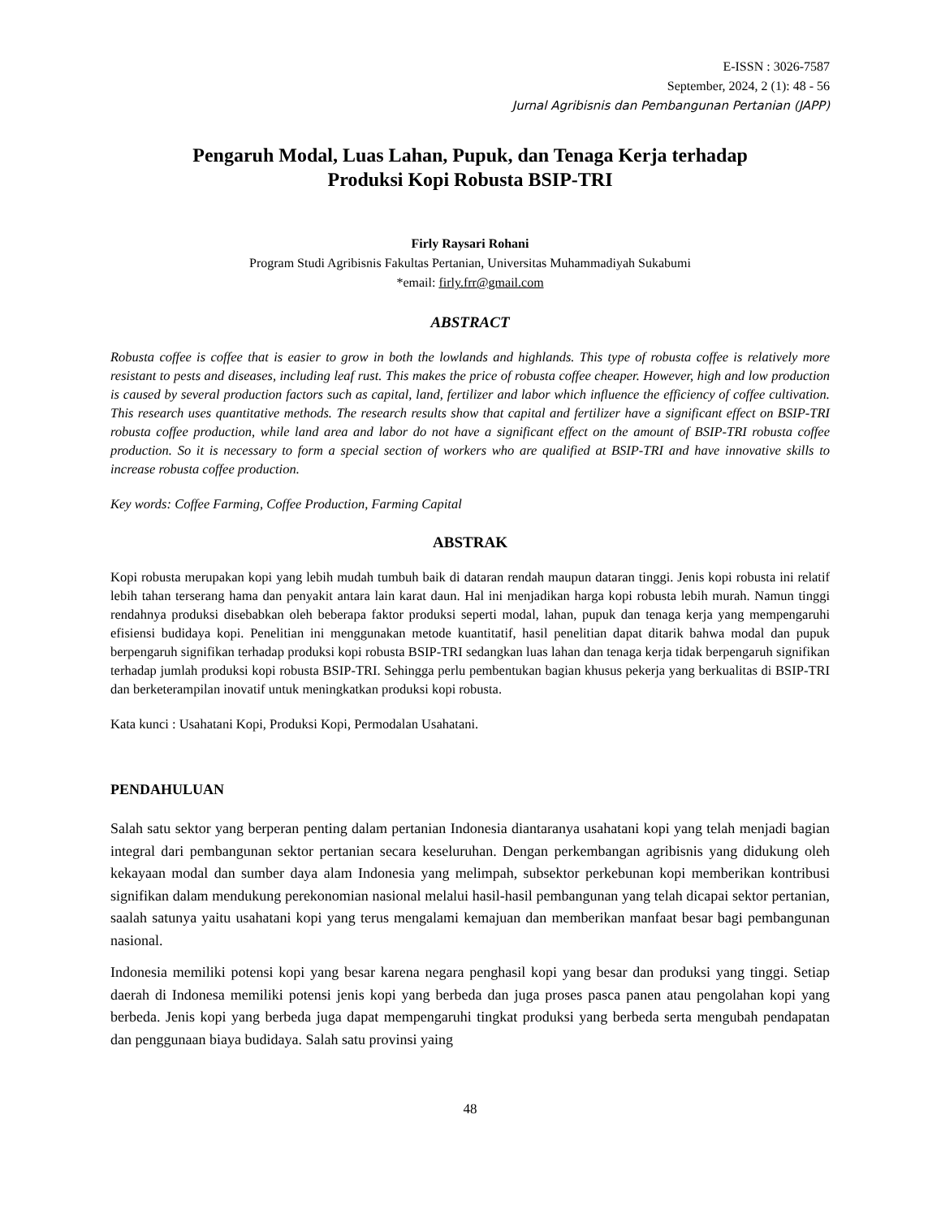E-ISSN : 3026-7587
September, 2024, 2 (1): 48 - 56
Jurnal Agribisnis dan Pembangunan Pertanian (JAPP)
Pengaruh Modal, Luas Lahan, Pupuk, dan Tenaga Kerja terhadap
Produksi Kopi Robusta BSIP-TRI
Firly Raysari Rohani
Program Studi Agribisnis Fakultas Pertanian, Universitas Muhammadiyah Sukabumi
*email: firly.frr@gmail.com
ABSTRACT
Robusta coffee is coffee that is easier to grow in both the lowlands and highlands. This type of robusta coffee is relatively more resistant to pests and diseases, including leaf rust. This makes the price of robusta coffee cheaper. However, high and low production is caused by several production factors such as capital, land, fertilizer and labor which influence the efficiency of coffee cultivation. This research uses quantitative methods. The research results show that capital and fertilizer have a significant effect on BSIP-TRI robusta coffee production, while land area and labor do not have a significant effect on the amount of BSIP-TRI robusta coffee production. So it is necessary to form a special section of workers who are qualified at BSIP-TRI and have innovative skills to increase robusta coffee production.
Key words: Coffee Farming, Coffee Production, Farming Capital
ABSTRAK
Kopi robusta merupakan kopi yang lebih mudah tumbuh baik di dataran rendah maupun dataran tinggi. Jenis kopi robusta ini relatif lebih tahan terserang hama dan penyakit antara lain karat daun. Hal ini menjadikan harga kopi robusta lebih murah. Namun tinggi rendahnya produksi disebabkan oleh beberapa faktor produksi seperti modal, lahan, pupuk dan tenaga kerja yang mempengaruhi efisiensi budidaya kopi. Penelitian ini menggunakan metode kuantitatif, hasil penelitian dapat ditarik bahwa modal dan pupuk berpengaruh signifikan terhadap produksi kopi robusta BSIP-TRI sedangkan luas lahan dan tenaga kerja tidak berpengaruh signifikan terhadap jumlah produksi kopi robusta BSIP-TRI. Sehingga perlu pembentukan bagian khusus pekerja yang berkualitas di BSIP-TRI dan berketerampilan inovatif untuk meningkatkan produksi kopi robusta.
Kata kunci : Usahatani Kopi, Produksi Kopi, Permodalan Usahatani.
PENDAHULUAN
Salah satu sektor yang berperan penting dalam pertanian Indonesia diantaranya usahatani kopi yang telah menjadi bagian integral dari pembangunan sektor pertanian secara keseluruhan. Dengan perkembangan agribisnis yang didukung oleh kekayaan modal dan sumber daya alam Indonesia yang melimpah, subsektor perkebunan kopi memberikan kontribusi signifikan dalam mendukung perekonomian nasional melalui hasil-hasil pembangunan yang telah dicapai sektor pertanian, saalah satunya yaitu usahatani kopi yang terus mengalami kemajuan dan memberikan manfaat besar bagi pembangunan nasional.
Indonesia memiliki potensi kopi yang besar karena negara penghasil kopi yang besar dan produksi yang tinggi. Setiap daerah di Indonesa memiliki potensi jenis kopi yang berbeda dan juga proses pasca panen atau pengolahan kopi yang berbeda. Jenis kopi yang berbeda juga dapat mempengaruhi tingkat produksi yang berbeda serta mengubah pendapatan dan penggunaan biaya budidaya. Salah satu provinsi yaing
48